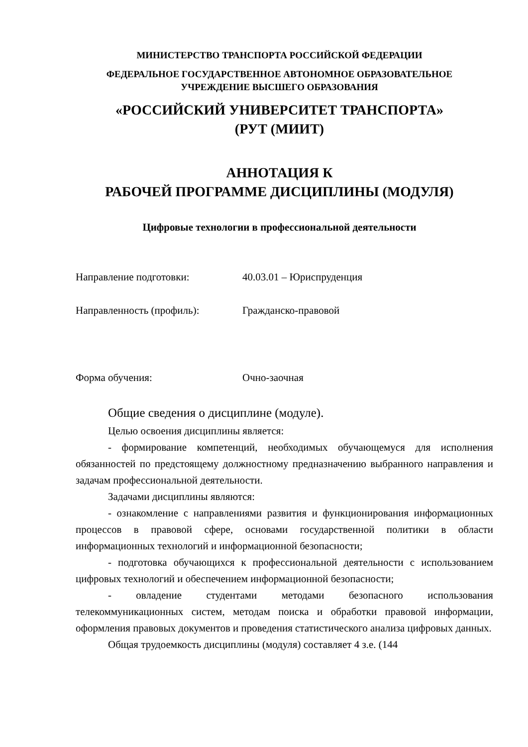МИНИСТЕРСТВО ТРАНСПОРТА РОССИЙСКОЙ ФЕДЕРАЦИИ
ФЕДЕРАЛЬНОЕ ГОСУДАРСТВЕННОЕ АВТОНОМНОЕ ОБРАЗОВАТЕЛЬНОЕ
УЧРЕЖДЕНИЕ ВЫСШЕГО ОБРАЗОВАНИЯ
«РОССИЙСКИЙ УНИВЕРСИТЕТ ТРАНСПОРТА»
(РУТ (МИИТ)
АННОТАЦИЯ К
РАБОЧЕЙ ПРОГРАММЕ ДИСЦИПЛИНЫ (МОДУЛЯ)
Цифровые технологии в профессиональной деятельности
Направление подготовки: 40.03.01 – Юриспруденция
Направленность (профиль): Гражданско-правовой
Форма обучения: Очно-заочная
Общие сведения о дисциплине (модуле).
Целью освоения дисциплины является:
- формирование компетенций, необходимых обучающемуся для исполнения обязанностей по предстоящему должностному предназначению выбранного направления и задачам профессиональной деятельности.
Задачами дисциплины являются:
- ознакомление с направлениями развития и функционирования информационных процессов в правовой сфере, основами государственной политики в области информационных технологий и информационной безопасности;
- подготовка обучающихся к профессиональной деятельности с использованием цифровых технологий и обеспечением информационной безопасности;
- овладение студентами методами безопасного использования телекоммуникационных систем, методам поиска и обработки правовой информации, оформления правовых документов и проведения статистического анализа цифровых данных.
Общая трудоемкость дисциплины (модуля) составляет 4 з.е. (144